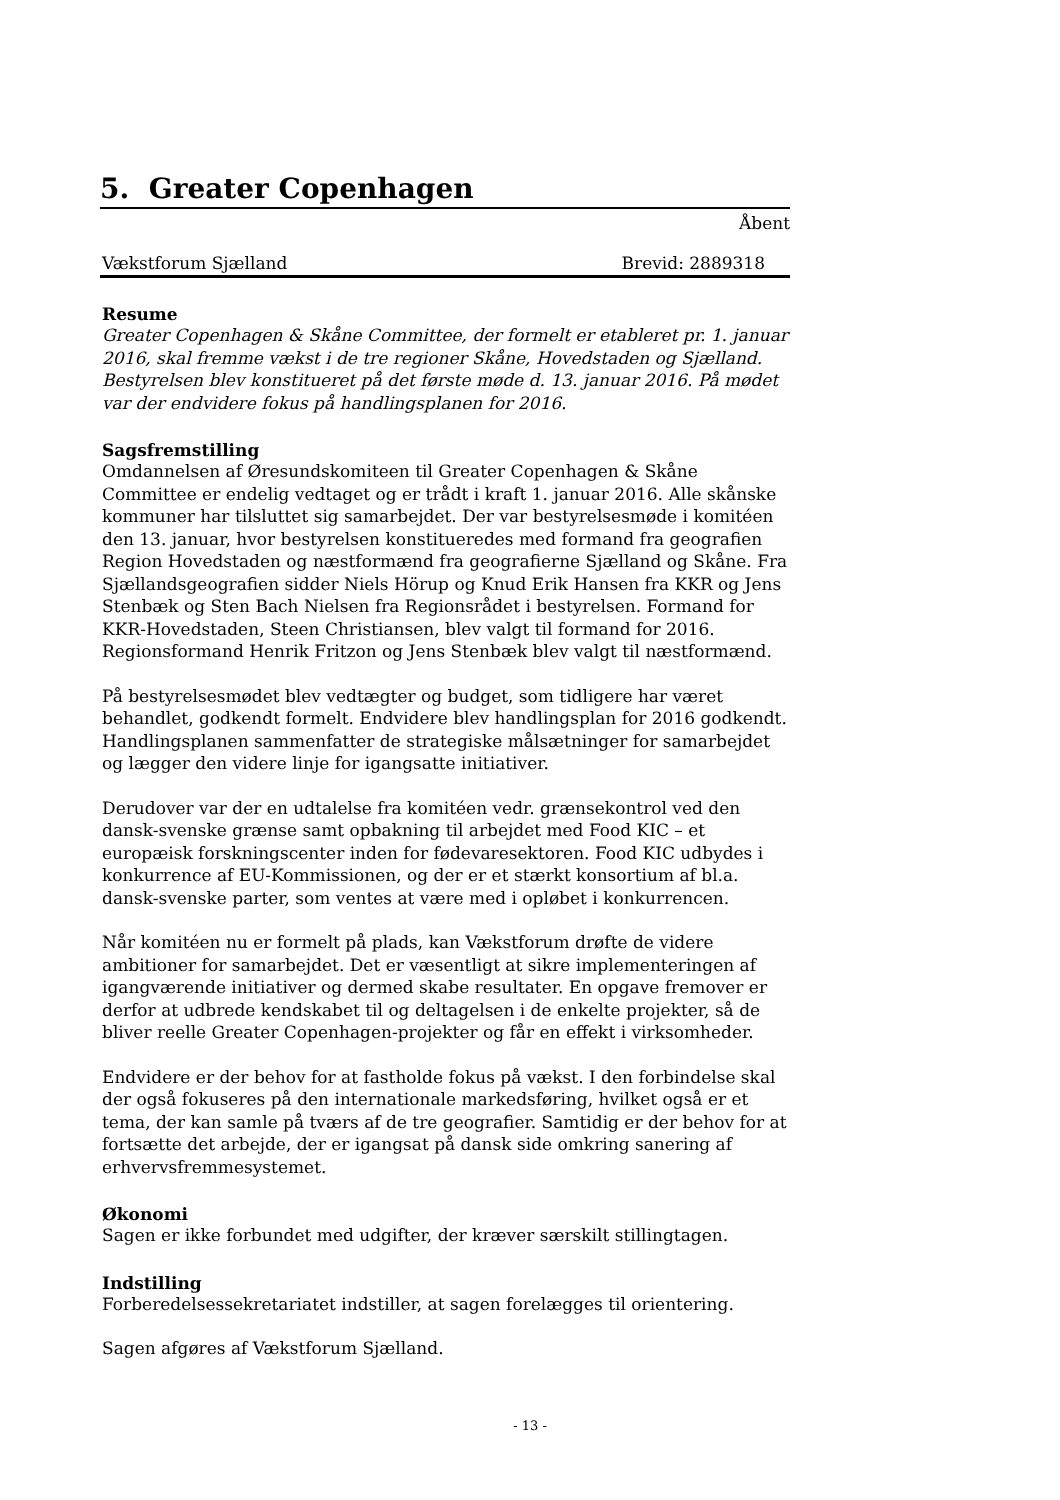5. Greater Copenhagen
Åbent
Vækstforum Sjælland Brevid: 2889318
Resume
Greater Copenhagen & Skåne Committee, der formelt er etableret pr. 1. januar 2016, skal fremme vækst i de tre regioner Skåne, Hovedstaden og Sjælland. Bestyrelsen blev konstitueret på det første møde d. 13. januar 2016. På mødet var der endvidere fokus på handlingsplanen for 2016.
Sagsfremstilling
Omdannelsen af Øresundskomiteen til Greater Copenhagen & Skåne Committee er endelig vedtaget og er trådt i kraft 1. januar 2016. Alle skånske kommuner har tilsluttet sig samarbejdet. Der var bestyrelsesmøde i komitéen den 13. januar, hvor bestyrelsen konstitueredes med formand fra geografien Region Hovedstaden og næstformænd fra geografierne Sjælland og Skåne. Fra Sjællandsgeografien sidder Niels Hörup og Knud Erik Hansen fra KKR og Jens Stenbæk og Sten Bach Nielsen fra Regionsrådet i bestyrelsen. Formand for KKR-Hovedstaden, Steen Christiansen, blev valgt til formand for 2016. Regionsformand Henrik Fritzon og Jens Stenbæk blev valgt til næstformænd.
På bestyrelsesmødet blev vedtægter og budget, som tidligere har været behandlet, godkendt formelt. Endvidere blev handlingsplan for 2016 godkendt. Handlingsplanen sammenfatter de strategiske målsætninger for samarbejdet og lægger den videre linje for igangsatte initiativer.
Derudover var der en udtalelse fra komitéen vedr. grænsekontrol ved den dansk-svenske grænse samt opbakning til arbejdet med Food KIC – et europæisk forskningscenter inden for fødevaresektoren. Food KIC udbydes i konkurrence af EU-Kommissionen, og der er et stærkt konsortium af bl.a. dansk-svenske parter, som ventes at være med i opløbet i konkurrencen.
Når komitéen nu er formelt på plads, kan Vækstforum drøfte de videre ambitioner for samarbejdet. Det er væsentligt at sikre implementeringen af igangværende initiativer og dermed skabe resultater. En opgave fremover er derfor at udbrede kendskabet til og deltagelsen i de enkelte projekter, så de bliver reelle Greater Copenhagen-projekter og får en effekt i virksomheder.
Endvidere er der behov for at fastholde fokus på vækst. I den forbindelse skal der også fokuseres på den internationale markedsføring, hvilket også er et tema, der kan samle på tværs af de tre geografier. Samtidig er der behov for at fortsætte det arbejde, der er igangsat på dansk side omkring sanering af erhvervsfremmesystemet.
Økonomi
Sagen er ikke forbundet med udgifter, der kræver særskilt stillingtagen.
Indstilling
Forberedelsessekretariatet indstiller, at sagen forelægges til orientering.
Sagen afgøres af Vækstforum Sjælland.
- 13 -